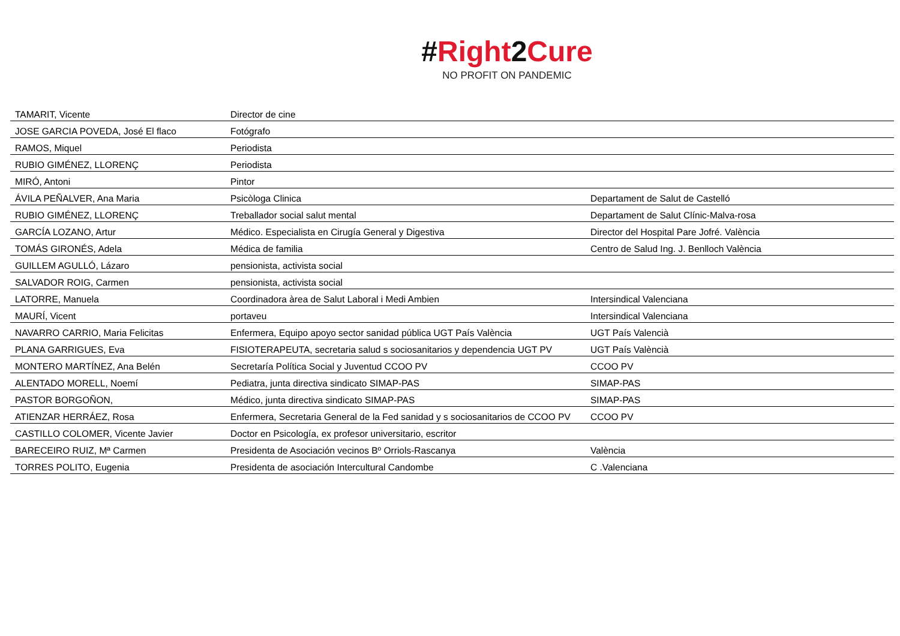#Right 2 Cure
NO PROFIT ON PANDEMIC
| TAMARIT, Vicente | Director de cine | |
| JOSE GARCIA POVEDA, José El flaco | Fotógrafo | |
| RAMOS, Miquel | Periodista | |
| RUBIO GIMÉNEZ, LLORENÇ | Periodista | |
| MIRÓ, Antoni | Pintor | |
| ÁVILA PEÑALVER, Ana Maria | Psicòloga Clinica | Departament de Salut de Castelló |
| RUBIO GIMÉNEZ, LLORENÇ | Treballador social salut mental | Departament de Salut Clínic-Malva-rosa |
| GARCÍA LOZANO, Artur | Médico. Especialista en Cirugía General y Digestiva | Director del Hospital Pare Jofré. València |
| TOMÁS GIRONÉS, Adela | Médica de familia | Centro de Salud Ing. J. Benlloch València |
| GUILLEM AGULLÓ, Lázaro | pensionista, activista social | |
| SALVADOR ROIG, Carmen | pensionista, activista social | |
| LATORRE, Manuela | Coordinadora àrea de Salut Laboral i Medi Ambien | Intersindical Valenciana |
| MAURÍ, Vicent | portaveu | Intersindical Valenciana |
| NAVARRO CARRIO, Maria Felicitas | Enfermera, Equipo apoyo sector sanidad pública UGT País València | UGT País Valencià |
| PLANA GARRIGUES, Eva | FISIOTERAPEUTA, secretaria salud s sociosanitarios y dependencia UGT PV | UGT País Valèncià |
| MONTERO MARTÍNEZ, Ana Belén | Secretaría Política Social y Juventud CCOO PV | CCOO PV |
| ALENTADO MORELL, Noemí | Pediatra, junta directiva sindicato SIMAP-PAS | SIMAP-PAS |
| PASTOR BORGOÑON, | Médico, junta directiva sindicato SIMAP-PAS | SIMAP-PAS |
| ATIENZAR HERRÁEZ, Rosa | Enfermera, Secretaria General de la Fed sanidad y s sociosanitarios de CCOO PV | CCOO PV |
| CASTILLO COLOMER, Vicente Javier | Doctor en Psicología, ex profesor universitario, escritor | |
| BARECEIRO RUIZ, Mª Carmen | Presidenta de Asociación vecinos Bº Orriols-Rascanya | València |
| TORRES POLITO, Eugenia | Presidenta de asociación Intercultural Candombe | C .Valenciana |